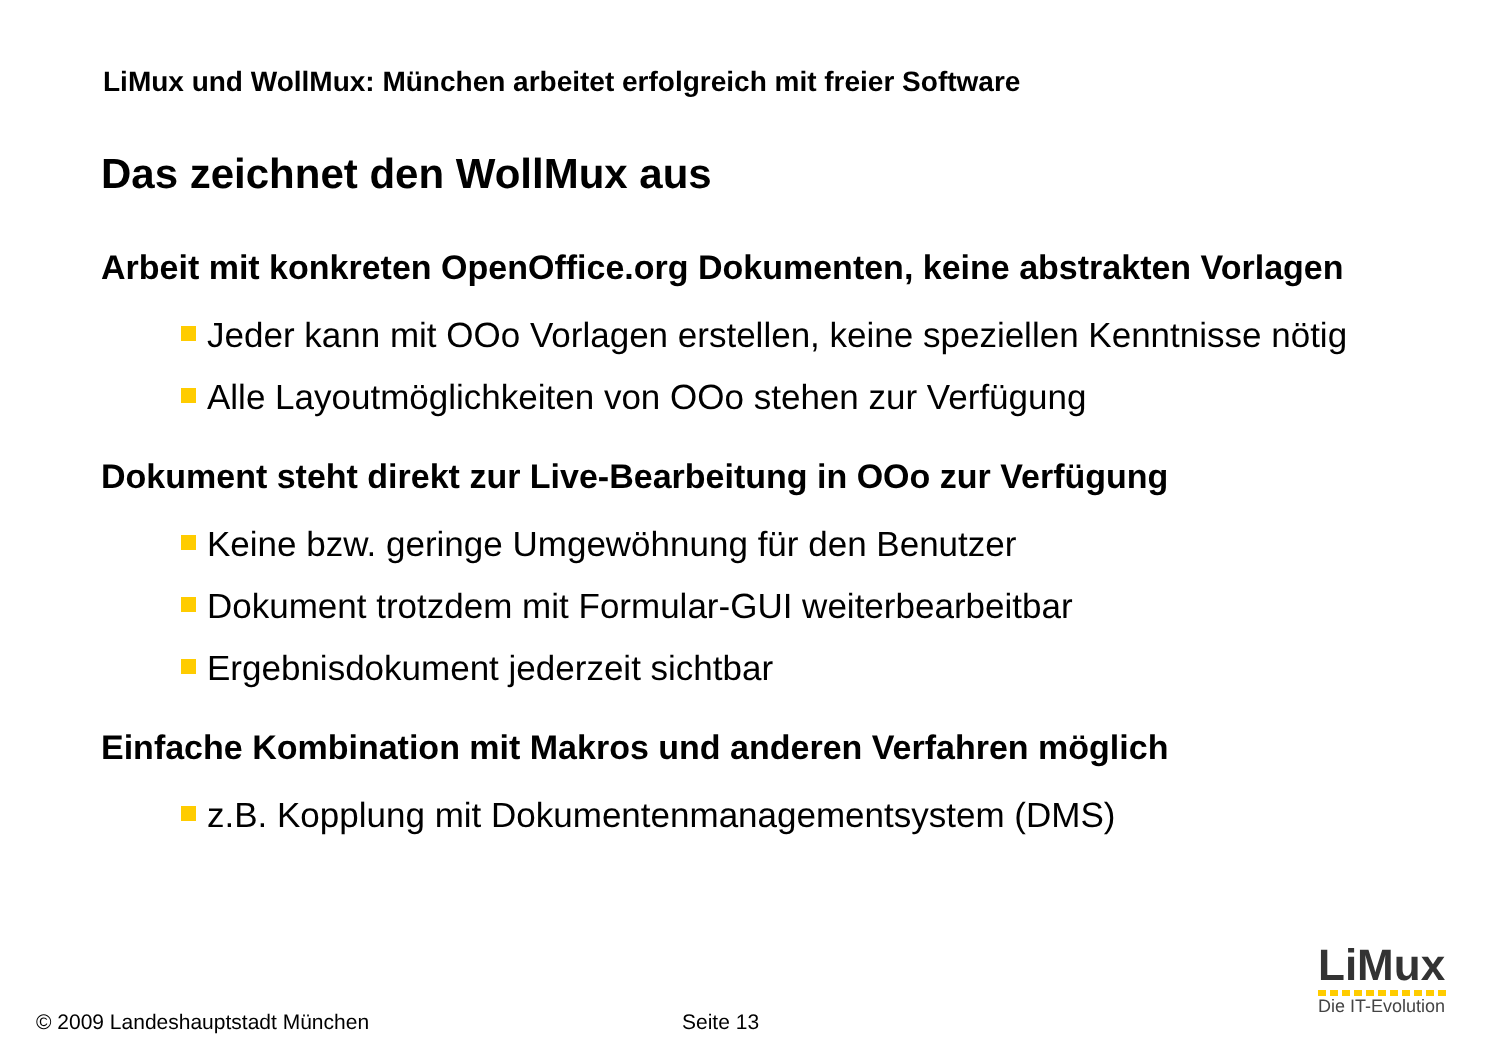LiMux und WollMux: München arbeitet erfolgreich mit freier Software
Das zeichnet den WollMux aus
Arbeit mit konkreten OpenOffice.org Dokumenten, keine abstrakten Vorlagen
Jeder kann mit OOo Vorlagen erstellen, keine speziellen Kenntnisse nötig
Alle Layoutmöglichkeiten von OOo stehen zur Verfügung
Dokument steht direkt zur Live-Bearbeitung in OOo zur Verfügung
Keine bzw. geringe Umgewöhnung für den Benutzer
Dokument trotzdem mit Formular-GUI weiterbearbeitbar
Ergebnisdokument jederzeit sichtbar
Einfache Kombination mit Makros und anderen Verfahren möglich
z.B. Kopplung mit Dokumentenmanagementsystem (DMS)
LiMux
Die IT-Evolution
© 2009 Landeshauptstadt München
Seite 13